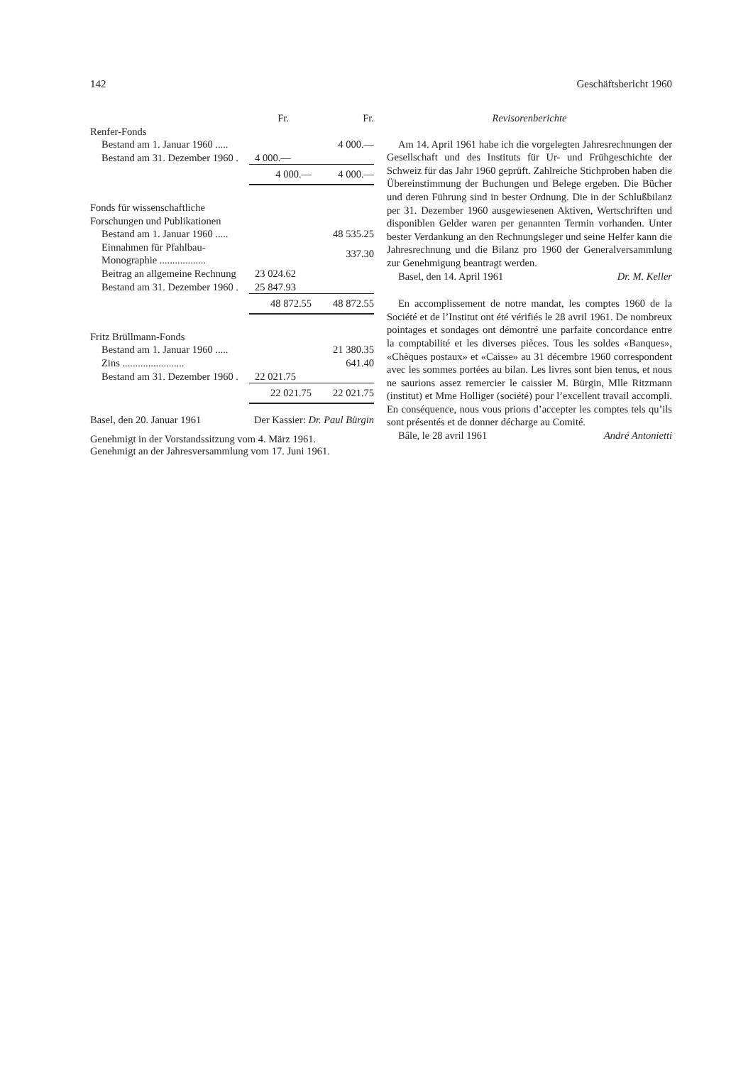142 Geschäftsbericht 1960
| | Fr. | Fr. |
| --- | --- | --- |
| Renfer-Fonds | | |
| Bestand am 1. Januar 1960 ..... | | 4 000.— |
| Bestand am 31. Dezember 1960 . | 4 000.— | |
| | 4 000.— | 4 000.— |
| Fonds für wissenschaftliche Forschungen und Publikationen | | |
| Bestand am 1. Januar 1960 ..... | | 48 535.25 |
| Einnahmen für Pfahlbau-Monographie .................. | | 337.30 |
| Beitrag an allgemeine Rechnung | 23 024.62 | |
| Bestand am 31. Dezember 1960 . | 25 847.93 | |
| | 48 872.55 | 48 872.55 |
| Fritz Brüllmann-Fonds | | |
| Bestand am 1. Januar 1960 ..... | | 21 380.35 |
| Zins ........................ | | 641.40 |
| Bestand am 31. Dezember 1960 . | 22 021.75 | |
| | 22 021.75 | 22 021.75 |
Basel, den 20. Januar 1961 Der Kassier: Dr. Paul Bürgin
Genehmigt in der Vorstandssitzung vom 4. März 1961.
Genehmigt an der Jahresversammlung vom 17. Juni 1961.
Revisorenberichte
Am 14. April 1961 habe ich die vorgelegten Jahresrechnungen der Gesellschaft und des Instituts für Ur- und Frühgeschichte der Schweiz für das Jahr 1960 geprüft. Zahlreiche Stichproben haben die Übereinstimmung der Buchungen und Belege ergeben. Die Bücher und deren Führung sind in bester Ordnung. Die in der Schlußbilanz per 31. Dezember 1960 ausgewiesenen Aktiven, Wertschriften und disponiblen Gelder waren per genannten Termin vorhanden. Unter bester Verdankung an den Rechnungsleger und seine Helfer kann die Jahresrechnung und die Bilanz pro 1960 der Generalversammlung zur Genehmigung beantragt werden.
Basel, den 14. April 1961 Dr. M. Keller
En accomplissement de notre mandat, les comptes 1960 de la Société et de l’Institut ont été vérifiés le 28 avril 1961. De nombreux pointages et sondages ont démontré une parfaite concordance entre la comptabilité et les diverses pièces. Tous les soldes «Banques», «Chèques postaux» et «Caisse» au 31 décembre 1960 correspondent avec les sommes portées au bilan. Les livres sont bien tenus, et nous ne saurions assez remercier le caissier M. Bürgin, Mlle Ritzmann (institut) et Mme Holliger (société) pour l’excellent travail accompli. En conséquence, nous vous prions d’accepter les comptes tels qu’ils sont présentés et de donner décharge au Comité.
Bâle, le 28 avril 1961 André Antonietti